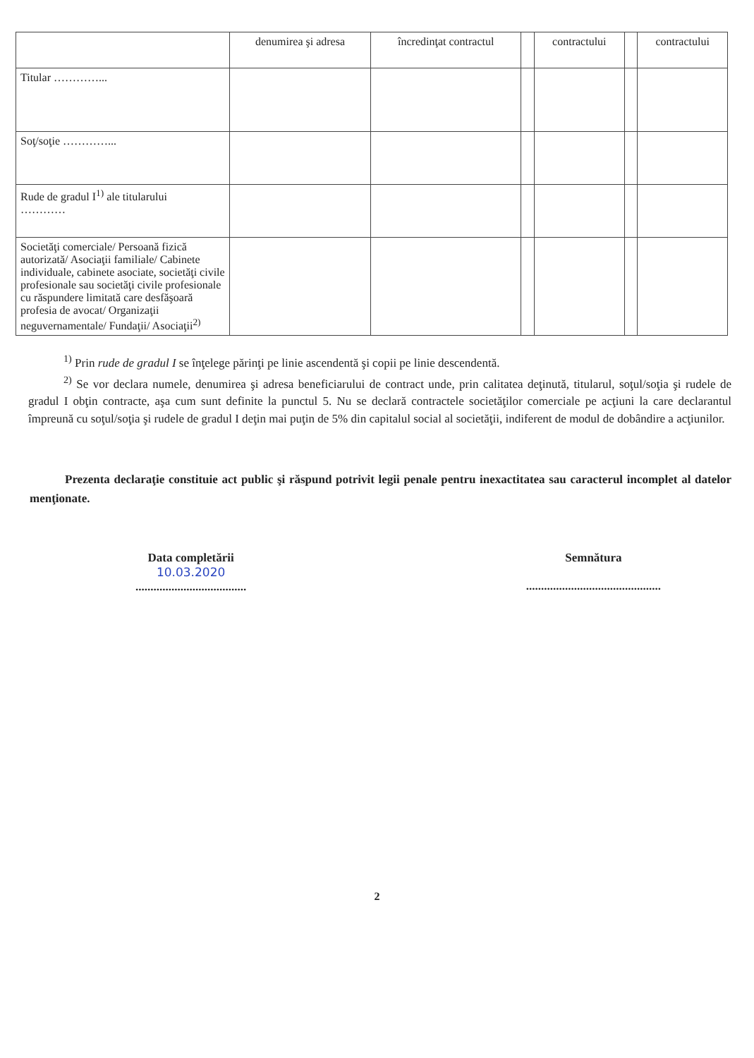| | denumirea şi adresa | încredinţat contractul | | contractului | | contractului |
| --- | --- | --- | --- | --- | --- | --- |
| Titular …………... | | | | | | |
| Soţ/soţie …………... | | | | | | |
| Rude de gradul I<sup>1)</sup> ale titularului ………… | | | | | | |
| Societăţi comerciale/ Persoană fizică autorizată/ Asociaţii familiale/ Cabinete individuale, cabinete asociate, societăţi civile profesionale sau societăţi civile profesionale cu răspundere limitată care desfăşoară profesia de avocat/ Organizaţii neguvernamentale/ Fundaţii/ Asociaţii<sup>2)</sup> | | | | | | |
<sup>1)</sup> Prin rude de gradul I se înţelege părinţi pe linie ascendentă şi copii pe linie descendentă.
<sup>2)</sup> Se vor declara numele, denumirea şi adresa beneficiarului de contract unde, prin calitatea deţinută, titularul, soţul/soţia şi rudele de gradul I obţin contracte, aşa cum sunt definite la punctul 5. Nu se declară contractele societăţilor comerciale pe acţiuni la care declarantul împreună cu soţul/soţia şi rudele de gradul I deţin mai puţin de 5% din capitalul social al societăţii, indiferent de modul de dobândire a acţiunilor.
Prezenta declaraţie constituie act public şi răspund potrivit legii penale pentru inexactitatea sau caracterul incomplet al datelor menţionate.
Data completării
10.03.2020
.....................................
Semnătura
.............................................
2